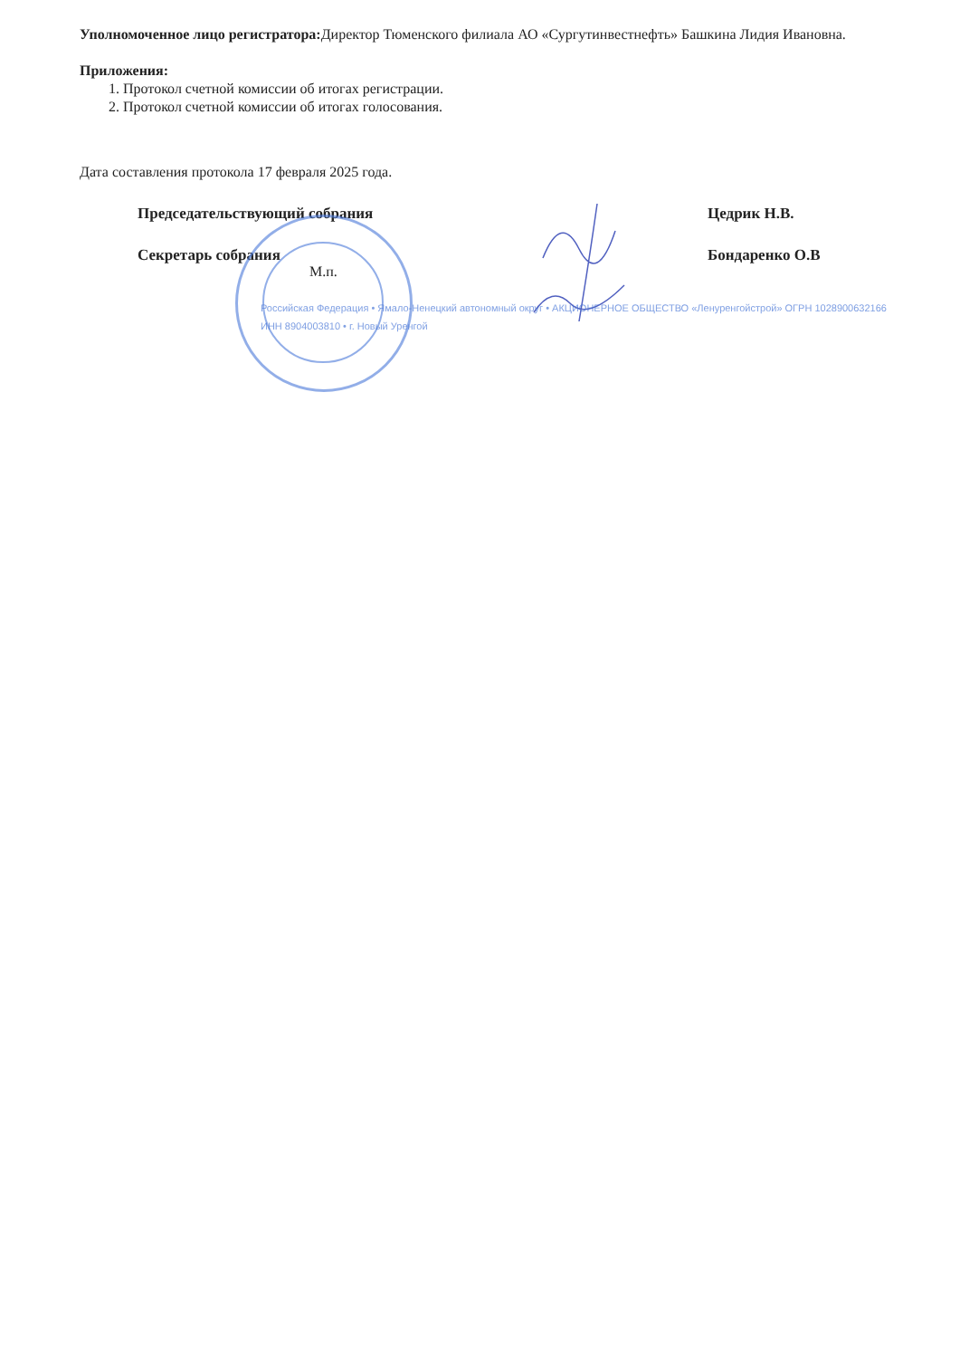Уполномоченное лицо регистратора: Директор Тюменского филиала АО «Сургутинвестнефть» Башкина Лидия Ивановна.
Приложения:
1. Протокол счетной комиссии об итогах регистрации.
2. Протокол счетной комиссии об итогах голосования.
Дата составления протокола 17 февраля 2025 года.
Председательствующий собрания
Цедрик Н.В.
Секретарь собрания
Бондаренко О.В
М.п.
Российская Федерация • Ямало-Ненецкий автономный округ • АКЦИОНЕРНОЕ ОБЩЕСТВО «Ленуренгойстрой» ОГРН 1028900632166 ИНН 8904003810 • г. Новый Уренгой